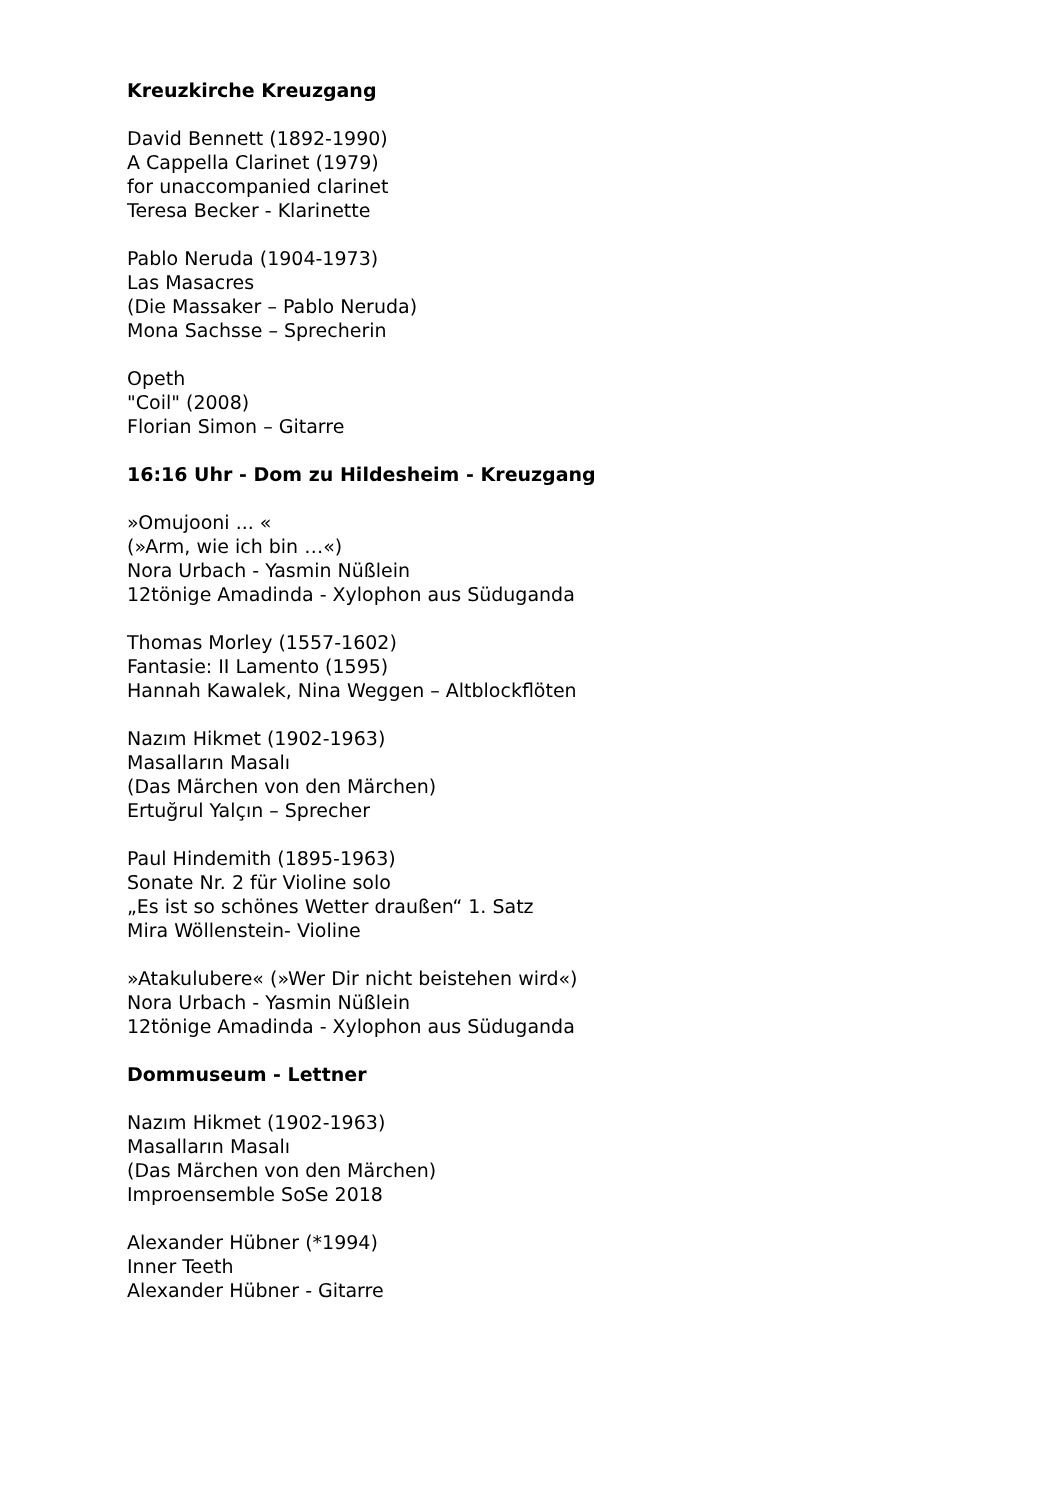Kreuzkirche Kreuzgang
David Bennett (1892-1990)
A Cappella Clarinet (1979)
for unaccompanied clarinet
Teresa Becker - Klarinette
Pablo Neruda (1904-1973)
Las Masacres
(Die Massaker – Pablo Neruda)
Mona Sachsse – Sprecherin
Opeth
"Coil" (2008)
Florian Simon – Gitarre
16:16 Uhr - Dom zu Hildesheim - Kreuzgang
»Omujooni ... «
(»Arm, wie ich bin …«)
Nora Urbach - Yasmin Nüßlein
12tönige Amadinda - Xylophon aus Süduganda
Thomas Morley (1557-1602)
Fantasie: II Lamento (1595)
Hannah Kawalek, Nina Weggen – Altblockflöten
Nazım Hikmet (1902-1963)
Masalların Masalı
(Das Märchen von den Märchen)
Ertuğrul Yalçın – Sprecher
Paul Hindemith (1895-1963)
Sonate Nr. 2 für Violine solo
„Es ist so schönes Wetter draußen“ 1. Satz
Mira Wöllenstein- Violine
»Atakulubere« (»Wer Dir nicht beistehen wird«)
Nora Urbach - Yasmin Nüßlein
12tönige Amadinda - Xylophon aus Süduganda
Dommuseum - Lettner
Nazım Hikmet (1902-1963)
Masalların Masalı
(Das Märchen von den Märchen)
Improensemble SoSe 2018
Alexander Hübner (*1994)
Inner Teeth
Alexander Hübner - Gitarre